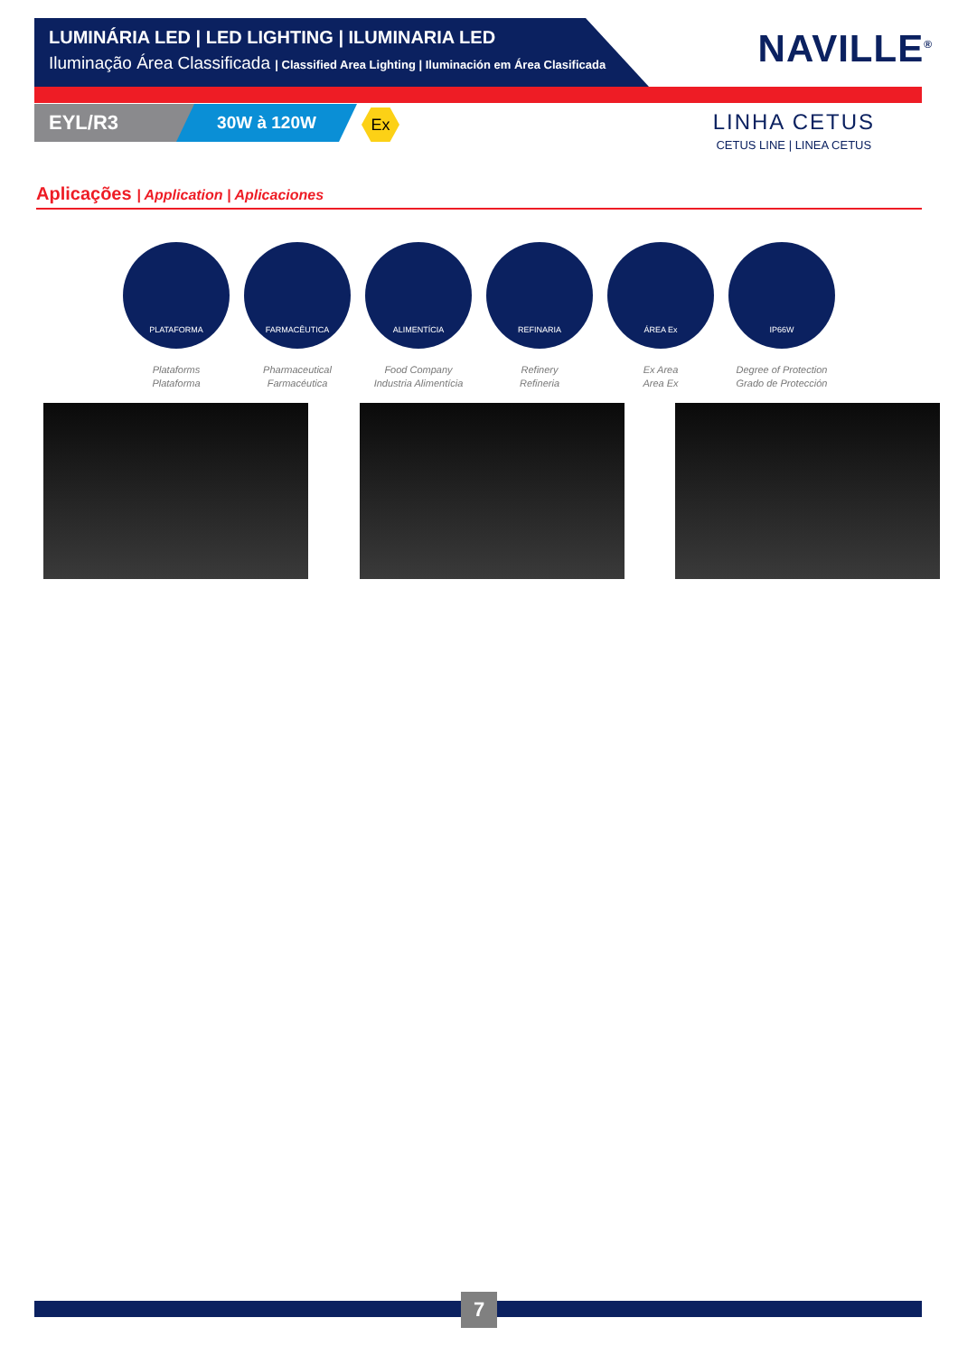LUMINÁRIA LED | LED LIGHTING | ILUMINARIA LED
Iluminação Área Classificada | Classified Area Lighting | Iluminación em Área Clasificada
NAVILLE<sup>®</sup>
EYL/R3 30W à 120W Ex
LINHA CETUS
CETUS LINE | LINEA CETUS
Aplicações | Application | Aplicaciones
PLATAFORMA
Plataforms
Plataforma
FARMACÊUTICA
Pharmaceutical
Farmacéutica
ALIMENTÍCIA
Food Company
Industria Alimentícia
REFINARIA
Refinery
Refineria
ÁREA Ex
Ex Area
Area Ex
IP66W
Degree of Protection
Grado de Protección
7